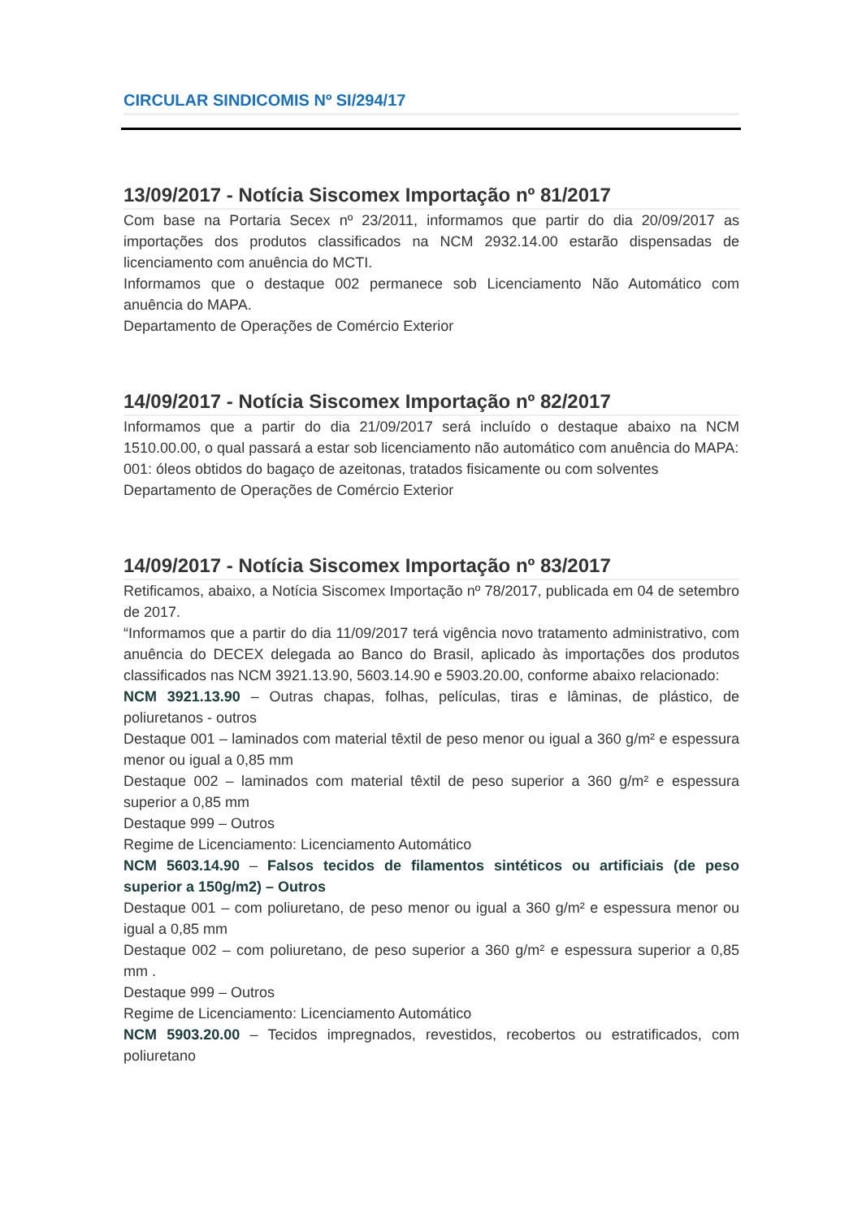CIRCULAR SINDICOMIS Nº SI/294/17
13/09/2017 - Notícia Siscomex Importação nº 81/2017
Com base na Portaria Secex nº 23/2011, informamos que partir do dia 20/09/2017 as importações dos produtos classificados na NCM 2932.14.00 estarão dispensadas de licenciamento com anuência do MCTI.
Informamos que o destaque 002 permanece sob Licenciamento Não Automático com anuência do MAPA.
Departamento de Operações de Comércio Exterior
14/09/2017 - Notícia Siscomex Importação nº 82/2017
Informamos que a partir do dia 21/09/2017 será incluído o destaque abaixo na NCM 1510.00.00, o qual passará a estar sob licenciamento não automático com anuência do MAPA:
001: óleos obtidos do bagaço de azeitonas, tratados fisicamente ou com solventes
Departamento de Operações de Comércio Exterior
14/09/2017 - Notícia Siscomex Importação nº 83/2017
Retificamos, abaixo, a Notícia Siscomex Importação nº 78/2017, publicada em 04 de setembro de 2017.
“Informamos que a partir do dia 11/09/2017 terá vigência novo tratamento administrativo, com anuência do DECEX delegada ao Banco do Brasil, aplicado às importações dos produtos classificados nas NCM 3921.13.90, 5603.14.90 e 5903.20.00, conforme abaixo relacionado:
NCM 3921.13.90 – Outras chapas, folhas, películas, tiras e lâminas, de plástico, de poliuretanos - outros
Destaque 001 – laminados com material têxtil de peso menor ou igual a 360 g/m² e espessura menor ou igual a 0,85 mm
Destaque 002 – laminados com material têxtil de peso superior a 360 g/m² e espessura superior a 0,85 mm
Destaque 999 – Outros
Regime de Licenciamento: Licenciamento Automático
NCM 5603.14.90 – Falsos tecidos de filamentos sintéticos ou artificiais (de peso superior a 150g/m2) – Outros
Destaque 001 – com poliuretano, de peso menor ou igual a 360 g/m² e espessura menor ou igual a 0,85 mm
Destaque 002 – com poliuretano, de peso superior a 360 g/m² e espessura superior a 0,85 mm .
Destaque 999 – Outros
Regime de Licenciamento: Licenciamento Automático
NCM 5903.20.00 – Tecidos impregnados, revestidos, recobertos ou estratificados, com poliuretano